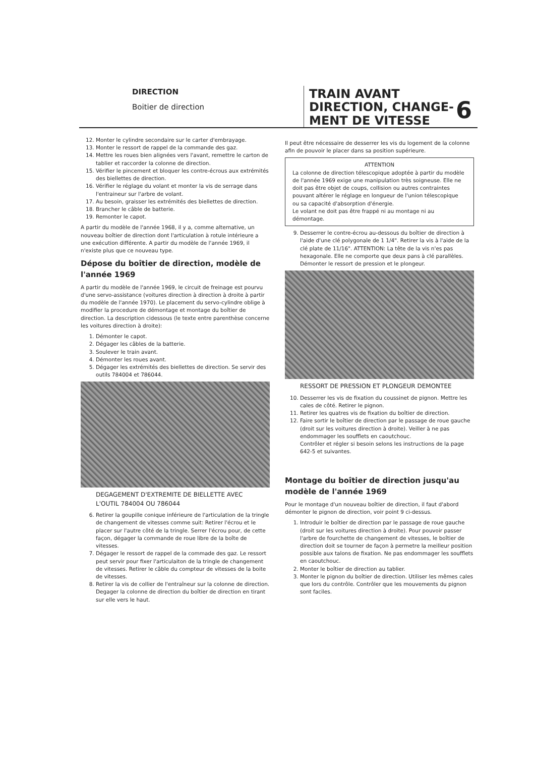DIRECTION
Boitier de direction
TRAIN AVANT
DIRECTION, CHANGE-
MENT DE VITESSE
6
12. Monter le cylindre secondaire sur le carter d'embrayage.
13. Monter le ressort de rappel de la commande des gaz.
14. Mettre les roues bien alignées vers l'avant, remettre le carton de tablier et raccorder la colonne de direction.
15. Vérifier le pincement et bloquer les contre-écrous aux extrémités des biellettes de direction.
16. Vérifier le réglage du volant et monter la vis de serrage dans l'entraineur sur l'arbre de volant.
17. Au besoin, graisser les extrémités des biellettes de direction.
18. Brancher le câble de batterie.
19. Remonter le capot.
A partir du modèle de l'année 1968, il y a, comme alternative, un nouveau boîtier de direction dont l'articulation à rotule intérieure a une exécution différente. A partir du modèle de l'année 1969, il n'existe plus que ce nouveau type.
Dépose du boîtier de direction, modèle de l'année 1969
A partir du modèle de l'année 1969, le circuit de freinage est pourvu d'une servo-assistance (voitures direction à direction à droite à partir du modèle de l'année 1970). Le placement du servo-cylindre oblige à modifier la procedure de démontage et montage du boîtier de direction. La description cidessous (le texte entre parenthèse concerne les voitures direction à droite):
1. Démonter le capot.
2. Dégager les câbles de la batterie.
3. Soulever le train avant.
4. Démonter les roues avant.
5. Dégager les extrémités des biellettes de direction. Se servir des outils 784004 et 786044.
DEGAGEMENT D'EXTREMITE DE BIELLETTE AVEC L'OUTIL 784004 OU 786044
6. Retirer la goupille conique inférieure de l'articulation de la tringle de changement de vitesses comme suit: Retirer l'écrou et le placer sur l'autre côté de la tringle. Serrer l'écrou pour, de cette façon, dégager la commande de roue libre de la boîte de vitesses.
7. Dégager le ressort de rappel de la commade des gaz. Le ressort peut servir pour fixer l'articulaiton de la tringle de changement de vitesses. Retirer le câble du compteur de vitesses de la boite de vitesses.
8. Retirer la vis de collier de l'entraîneur sur la colonne de direction. Degager la colonne de direction du boîtier de direction en tirant sur elle vers le haut.
Il peut être nécessaire de desserrer les vis du logement de la colonne afin de pouvoir le placer dans sa position supérieure.
ATTENTION
La colonne de direction télescopique adoptée à partir du modèle de l'année 1969 exige une manipulation très soigneuse. Elle ne doit pas être objet de coups, collision ou autres contraintes pouvant altérer le réglage en longueur de l'union télescopique ou sa capacité d'absorption d'énergie.
Le volant ne doit pas être frappé ni au montage ni au démontage.
9. Desserrer le contre-écrou au-dessous du boîtier de direction à l'aide d'une clé polygonale de 1 1/4". Retirer la vis à l'aide de la clé plate de 11/16". ATTENTION: La tête de la vis n'es pas hexagonale. Elle ne comporte que deux pans à clé parallèles. Démonter le ressort de pression et le plongeur.
RESSORT DE PRESSION ET PLONGEUR DEMONTEE
10. Desserrer les vis de fixation du coussinet de pignon. Mettre les cales de côté. Retirer le pignon.
11. Retirer les quatres vis de fixation du boîtier de direction.
12. Faire sortir le boîtier de direction par le passage de roue gauche (droit sur les voitures direction à droite). Veiller à ne pas endommager les soufflets en caoutchouc.
Contrôler et régler si besoin selons les instructions de la page 642-5 et suivantes.
Montage du boîtier de direction jusqu'au modèle de l'année 1969
Pour le montage d'un nouveau boîtier de direction, il faut d'abord démonter le pignon de direction, voir point 9 ci-dessus.
1. Introduir le boîtier de direction par le passage de roue gauche (droit sur les voitures direction à droite). Pour pouvoir passer l'arbre de fourchette de changement de vitesses, le boîtier de direction doit se tourner de façon à permetre la meilleur position possible aux talons de fixation. Ne pas endommager les soufflets en caoutchouc.
2. Monter le boîtier de direction au tablier.
3. Monter le pignon du boîtier de direction. Utiliser les mêmes cales que lors du contrôle. Contrôler que les mouvements du pignon sont faciles.